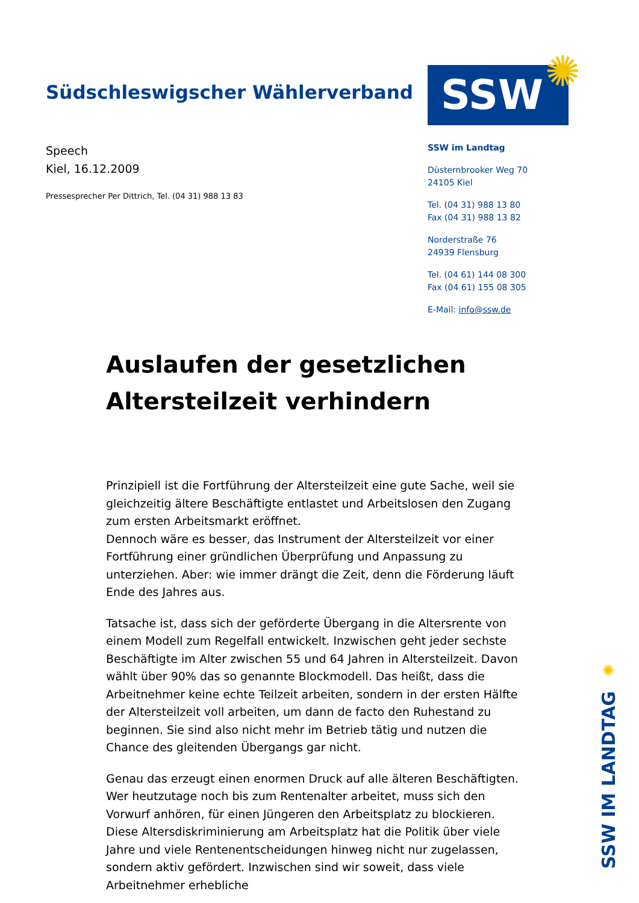Südschleswigscher Wählerverband
SSW ✺
Speech
Kiel, 16.12.2009
Pressesprecher Per Dittrich, Tel. (04 31) 988 13 83
SSW im Landtag
Düsternbrooker Weg 70
24105 Kiel
Tel. (04 31) 988 13 80
Fax (04 31) 988 13 82
Norderstraße 76
24939 Flensburg
Tel. (04 61) 144 08 300
Fax (04 61) 155 08 305
E-Mail: info@ssw.de
Auslaufen der gesetzlichen Altersteilzeit verhindern
Prinzipiell ist die Fortführung der Altersteilzeit eine gute Sache, weil sie gleichzeitig ältere Beschäftigte entlastet und Arbeitslosen den Zugang zum ersten Arbeitsmarkt eröffnet.
Dennoch wäre es besser, das Instrument der Altersteilzeit vor einer Fortführung einer gründlichen Überprüfung und Anpassung zu unterziehen. Aber: wie immer drängt die Zeit, denn die Förderung läuft Ende des Jahres aus.
Tatsache ist, dass sich der geförderte Übergang in die Altersrente von einem Modell zum Regelfall entwickelt. Inzwischen geht jeder sechste Beschäftigte im Alter zwischen 55 und 64 Jahren in Altersteilzeit. Davon wählt über 90% das so genannte Blockmodell. Das heißt, dass die Arbeitnehmer keine echte Teilzeit arbeiten, sondern in der ersten Hälfte der Altersteilzeit voll arbeiten, um dann de facto den Ruhestand zu beginnen. Sie sind also nicht mehr im Betrieb tätig und nutzen die Chance des gleitenden Übergangs gar nicht.
Genau das erzeugt einen enormen Druck auf alle älteren Beschäftigten. Wer heutzutage noch bis zum Rentenalter arbeitet, muss sich den Vorwurf anhören, für einen Jüngeren den Arbeitsplatz zu blockieren. Diese Altersdiskriminierung am Arbeitsplatz hat die Politik über viele Jahre und viele Rentenentscheidungen hinweg nicht nur zugelassen, sondern aktiv gefördert. Inzwischen sind wir soweit, dass viele Arbeitnehmer erhebliche
✺
SSW IM LANDTAG